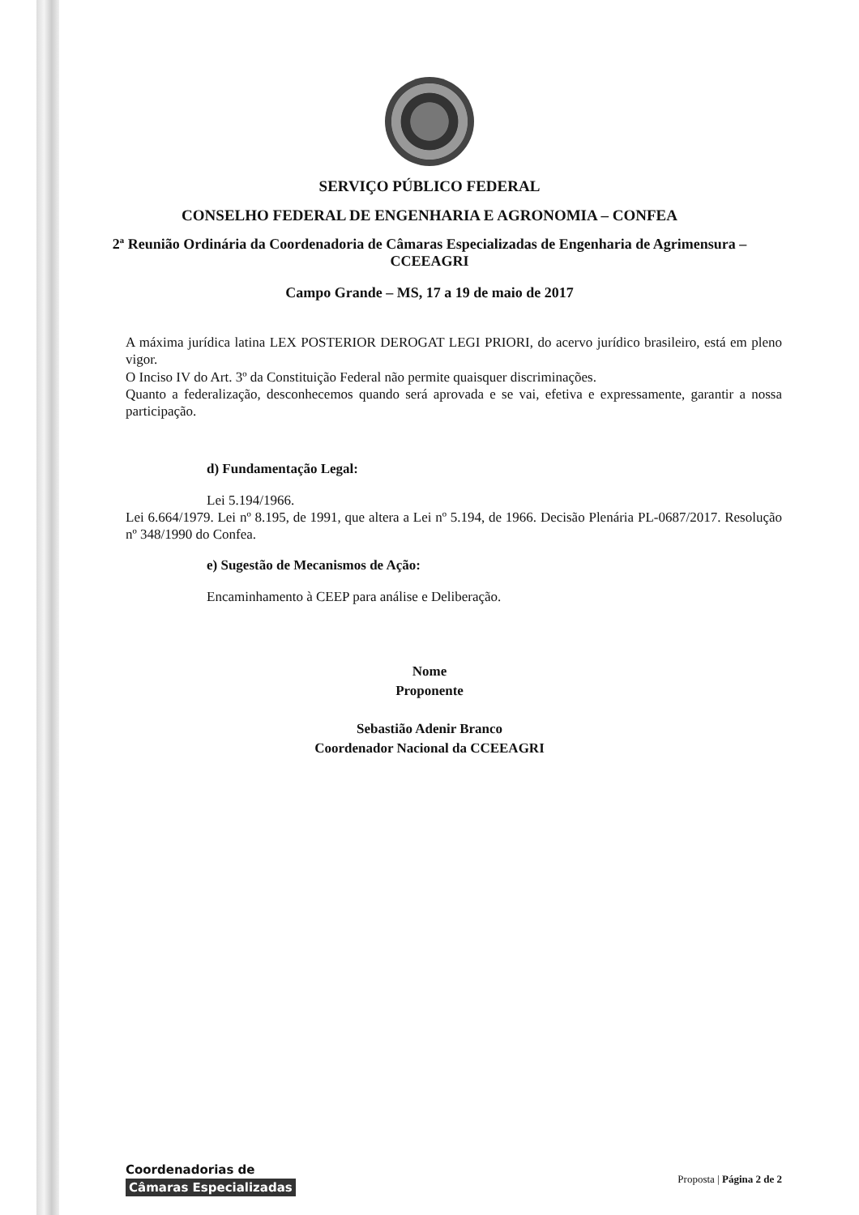SERVIÇO PÚBLICO FEDERAL
CONSELHO FEDERAL DE ENGENHARIA E AGRONOMIA – CONFEA
2ª Reunião Ordinária da Coordenadoria de Câmaras Especializadas de Engenharia de Agrimensura – CCEEAGRI
Campo Grande – MS, 17 a 19 de maio de 2017
A máxima jurídica latina LEX POSTERIOR DEROGAT LEGI PRIORI, do acervo jurídico brasileiro, está em pleno vigor.
O Inciso IV do Art. 3º da Constituição Federal não permite quaisquer discriminações.
Quanto a federalização, desconhecemos quando será aprovada e se vai, efetiva e expressamente, garantir a nossa participação.
d) Fundamentação Legal:
Lei 5.194/1966.
Lei 6.664/1979. Lei nº 8.195, de 1991, que altera a Lei nº 5.194, de 1966. Decisão Plenária PL-0687/2017. Resolução nº 348/1990 do Confea.
e) Sugestão de Mecanismos de Ação:
Encaminhamento à CEEP para análise e Deliberação.
Nome
Proponente
Sebastião Adenir Branco
Coordenador Nacional da CCEEAGRI
Coordenadorias de
Câmaras Especializadas
Proposta | Página 2 de 2